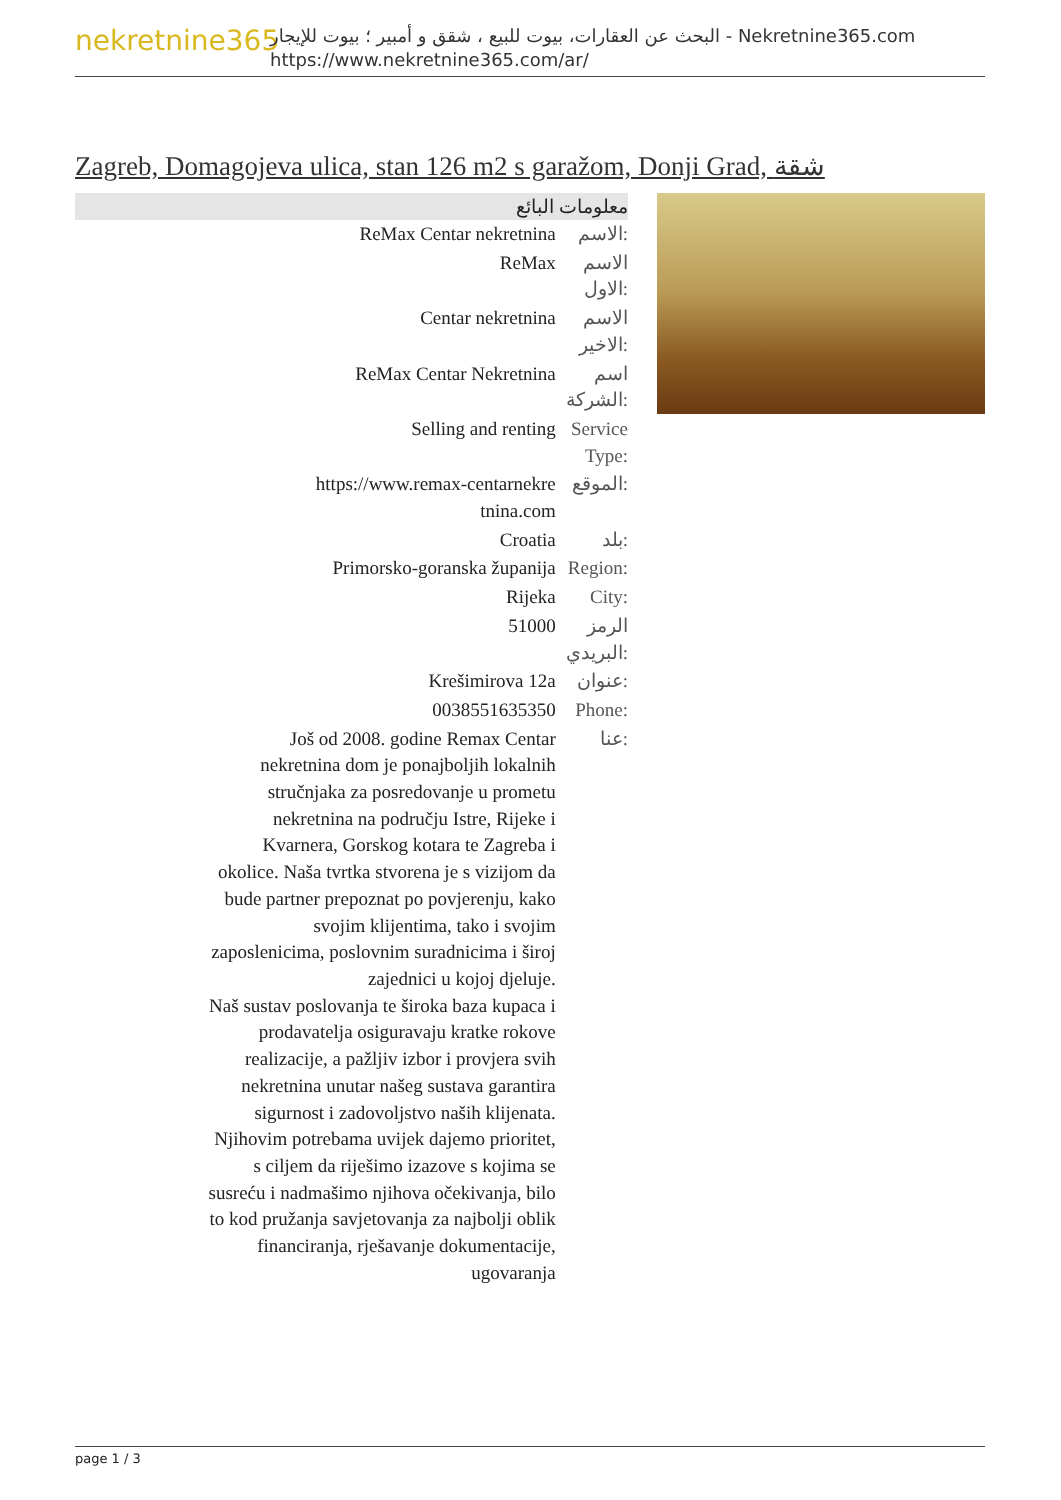nekretnine365
البحث عن العقارات، بيوت للبيع ، شقق و أمبير ؛ بيوت للإيجار - Nekretnine365.com
https://www.nekretnine365.com/ar/
Zagreb, Domagojeva ulica, stan 126 m2 s garažom, Donji Grad, شقة
| معلومات البائع | |
| --- | --- |
| ReMax Centar nekretnina | الاسم: |
| ReMax | الاسم الاول: |
| Centar nekretnina | الاسم الاخير: |
| ReMax Centar Nekretnina | اسم الشركة: |
| Selling and renting | Service Type: |
| https://www.remax-centarnekre tnina.com | الموقع: |
| Croatia | بلد: |
| Primorsko-goranska županija | Region: |
| Rijeka | City: |
| 51000 | الرمز البريدي: |
| Krešimirova 12a | عنوان: |
| 0038551635350 | Phone: |
| Još od 2008. godine Remax Centar nekretnina dom je ponajboljih lokalnih stručnjaka za posredovanje u prometu nekretnina na području Istre, Rijeke i Kvarnera, Gorskog kotara te Zagreba i okolice. Naša tvrtka stvorena je s vizijom da bude partner prepoznat po povjerenju, kako svojim klijentima, tako i svojim zaposlenicima, poslovnim suradnicima i široj zajednici u kojoj djeluje. Naš sustav poslovanja te široka baza kupaca i prodavatelja osiguravaju kratke rokove realizacije, a pažljiv izbor i provjera svih nekretnina unutar našeg sustava garantira sigurnost i zadovoljstvo naših klijenata. Njihovim potrebama uvijek dajemo prioritet, s ciljem da riješimo izazove s kojima se susreću i nadmašimo njihova očekivanja, bilo to kod pružanja savjetovanja za najbolji oblik financiranja, rješavanje dokumentacije, ugovaranja | عنا: |
page 1 / 3